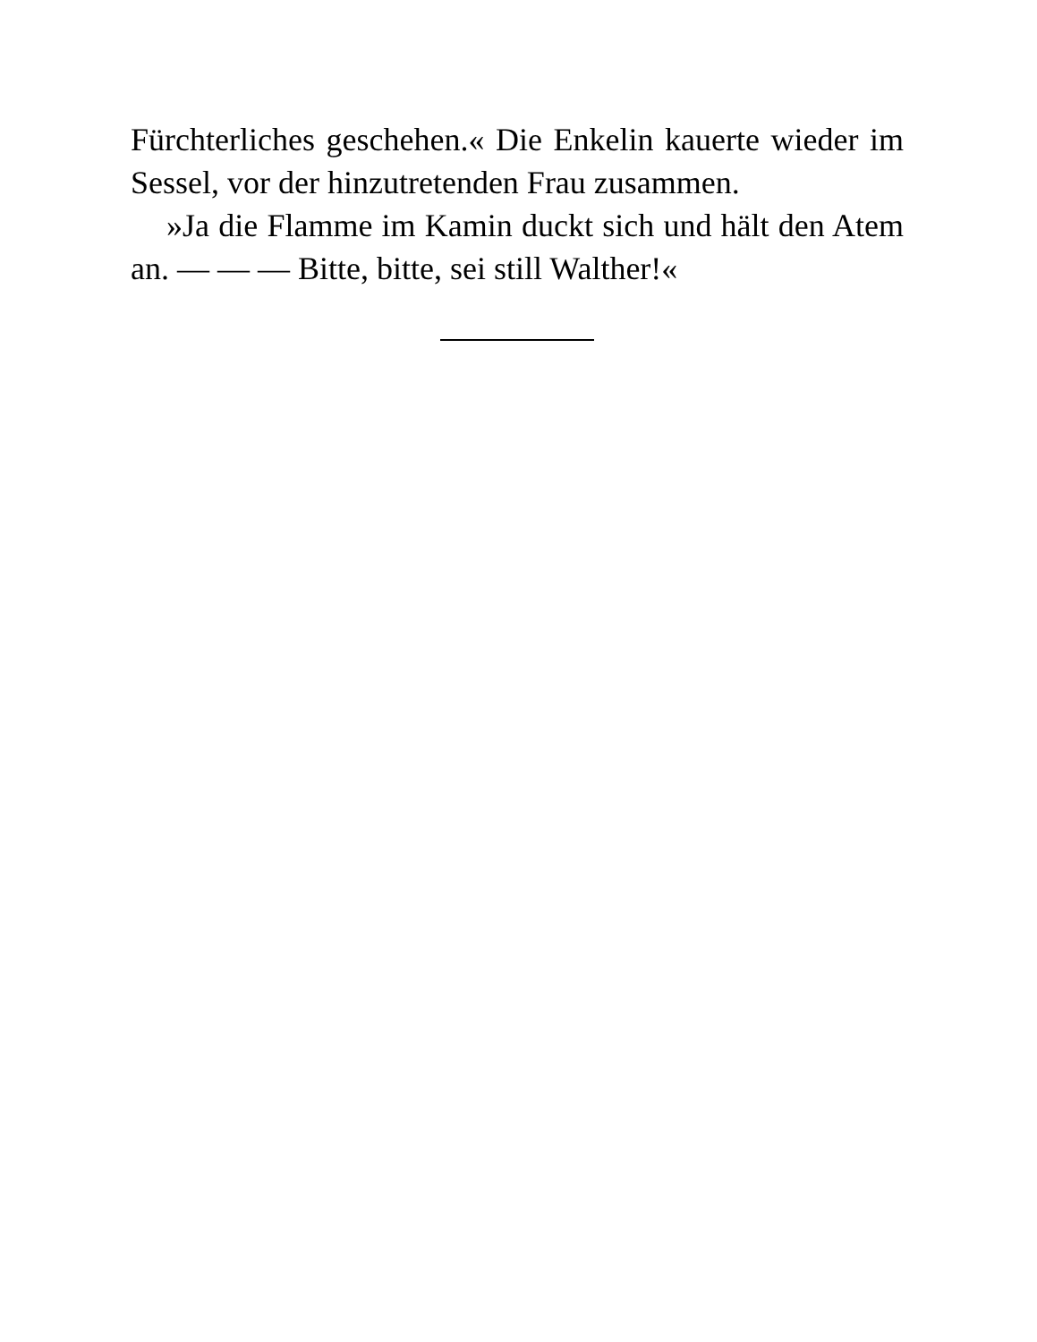Fürchterliches geschehen.« Die Enkelin kauerte wieder im Sessel, vor der hinzutretenden Frau zusammen.
»Ja die Flamme im Kamin duckt sich und hält den Atem an. — — — Bitte, bitte, sei still Walther!«